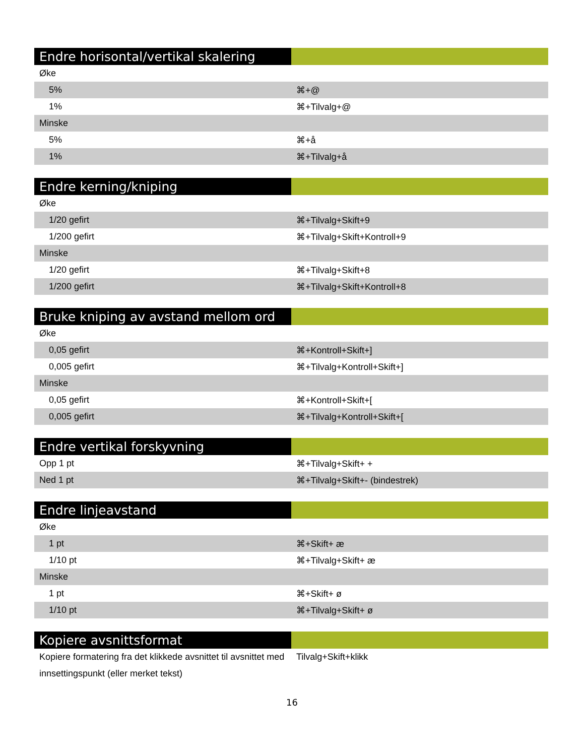| Endre horisontal/vertikal skalering | |
| --- | --- |
| Øke | |
| 5% | ⌘+@ |
| 1% | ⌘+Tilvalg+@ |
| Minske | |
| 5% | ⌘+å |
| 1% | ⌘+Tilvalg+å |
| Endre kerning/kniping | |
| --- | --- |
| Øke | |
| 1/20 gefirt | ⌘+Tilvalg+Skift+9 |
| 1/200 gefirt | ⌘+Tilvalg+Skift+Kontroll+9 |
| Minske | |
| 1/20 gefirt | ⌘+Tilvalg+Skift+8 |
| 1/200 gefirt | ⌘+Tilvalg+Skift+Kontroll+8 |
| Bruke kniping av avstand mellom ord | |
| --- | --- |
| Øke | |
| 0,05 gefirt | ⌘+Kontroll+Skift+] |
| 0,005 gefirt | ⌘+Tilvalg+Kontroll+Skift+] |
| Minske | |
| 0,05 gefirt | ⌘+Kontroll+Skift+[ |
| 0,005 gefirt | ⌘+Tilvalg+Kontroll+Skift+[ |
| Endre vertikal forskyvning | |
| --- | --- |
| Opp 1 pt | ⌘+Tilvalg+Skift+ + |
| Ned 1 pt | ⌘+Tilvalg+Skift+- (bindestrek) |
| Endre linjeavstand | |
| --- | --- |
| Øke | |
| 1 pt | ⌘+Skift+ æ |
| 1/10 pt | ⌘+Tilvalg+Skift+ æ |
| Minske | |
| 1 pt | ⌘+Skift+ ø |
| 1/10 pt | ⌘+Tilvalg+Skift+ ø |
| Kopiere avsnittsformat | |
| --- | --- |
| Kopiere formatering fra det klikkede avsnittet til avsnittet med innsettingspunkt (eller merket tekst) | Tilvalg+Skift+klikk |
16